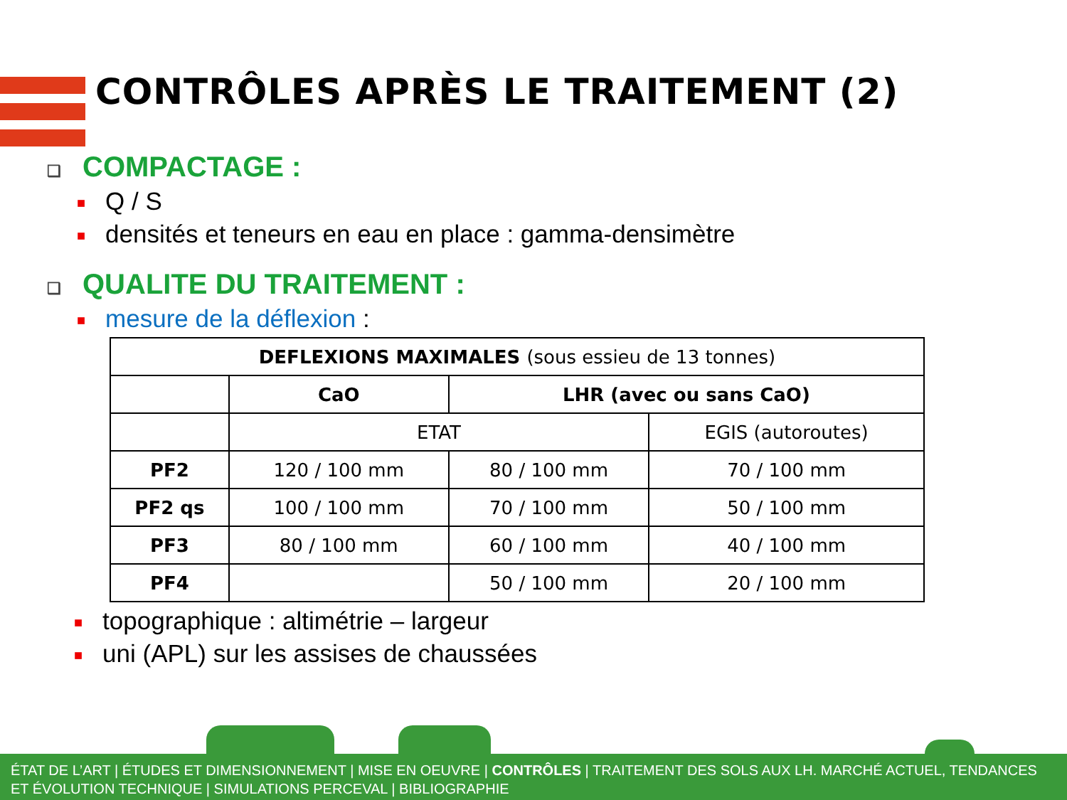CONTRÔLES APRÈS LE TRAITEMENT (2)
❑ COMPACTAGE :
■ Q / S
■ densités et teneurs en eau en place : gamma-densimètre
❑ QUALITE DU TRAITEMENT :
■ mesure de la déflexion :
| DEFLEXIONS MAXIMALES (sous essieu de 13 tonnes) | | | |
| --- | --- | --- | --- |
| | CaO | LHR (avec ou sans CaO) | |
| | ETAT | | EGIS (autoroutes) |
| PF2 | 120 / 100 mm | 80 / 100 mm | 70 / 100 mm |
| PF2 qs | 100 / 100 mm | 70 / 100 mm | 50 / 100 mm |
| PF3 | 80 / 100 mm | 60 / 100 mm | 40 / 100 mm |
| PF4 | | 50 / 100 mm | 20 / 100 mm |
■ topographique : altimétrie – largeur
■ uni (APL) sur les assises de chaussées
ÉTAT DE L’ART | ÉTUDES ET DIMENSIONNEMENT | MISE EN OEUVRE | CONTRÔLES | TRAITEMENT DES SOLS AUX LH. MARCHÉ ACTUEL, TENDANCES ET ÉVOLUTION TECHNIQUE | SIMULATIONS PERCEVAL | BIBLIOGRAPHIE